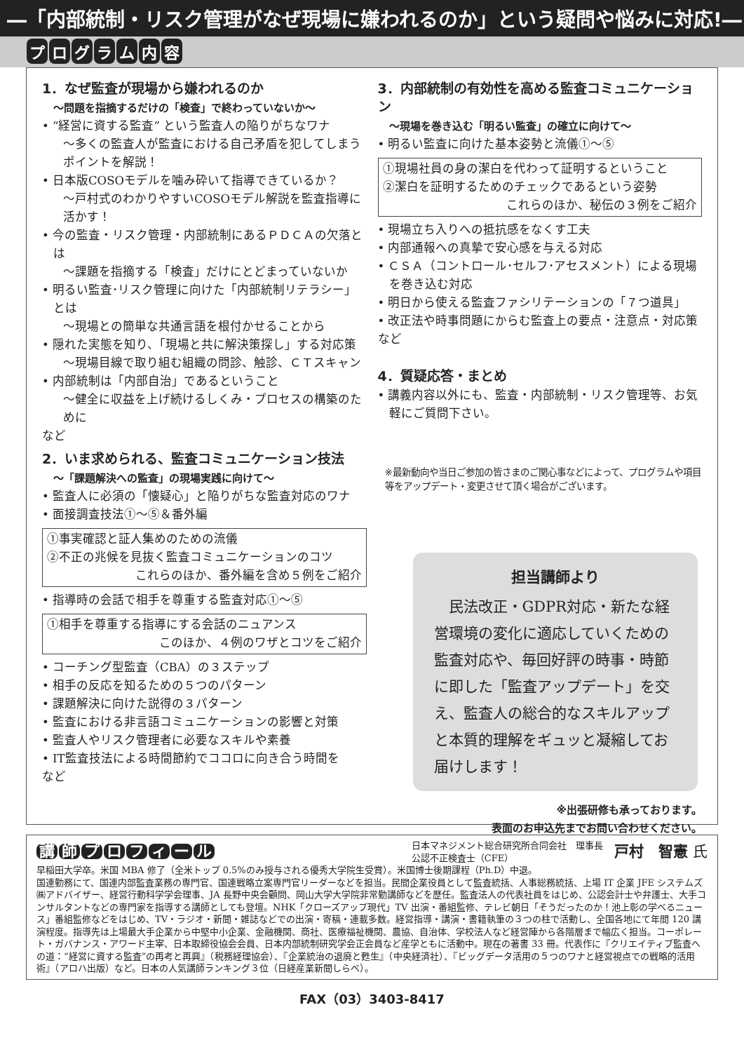―「内部統制・リスク管理がなぜ現場に嫌われるのか」という疑問や悩みに対応!―
プログラム内容
1．なぜ監査が現場から嫌われるのか
～問題を指摘するだけの「検査」で終わっていないか～
• “経営に資する監査” という監査人の陥りがちなワナ
～多くの監査人が監査における自己矛盾を犯してしまうポイントを解説！
• 日本版COSOモデルを噛み砕いて指導できているか？
～戸村式のわかりやすいCOSOモデル解説を監査指導に活かす！
• 今の監査・リスク管理・内部統制にあるＰＤＣＡの欠落とは
～課題を指摘する「検査」だけにとどまっていないか
• 明るい監査･リスク管理に向けた「内部統制リテラシー」とは
～現場との簡単な共通言語を根付かせることから
• 隠れた実態を知り、「現場と共に解決策探し」する対応策
～現場目線で取り組む組織の問診、触診、ＣＴスキャン
• 内部統制は「内部自治」であるということ
～健全に収益を上げ続けるしくみ・プロセスの構築のために
など
2．いま求められる、監査コミュニケーション技法
～「課題解決への監査」の現場実践に向けて～
• 監査人に必須の「懐疑心」と陥りがちな監査対応のワナ
• 面接調査技法①～⑤＆番外編
①事実確認と証人集めのための流儀
②不正の兆候を見抜く監査コミュニケーションのコツ
これらのほか、番外編を含め５例をご紹介
• 指導時の会話で相手を尊重する監査対応①～⑤
①相手を尊重する指導にする会話のニュアンス
このほか、４例のワザとコツをご紹介
• コーチング型監査（CBA）の３ステップ
• 相手の反応を知るための５つのパターン
• 課題解決に向けた説得の３パターン
• 監査における非言語コミュニケーションの影響と対策
• 監査人やリスク管理者に必要なスキルや素養
• IT監査技法による時間節約でココロに向き合う時間を
など
3．内部統制の有効性を高める監査コミュニケーション
～現場を巻き込む「明るい監査」の確立に向けて～
• 明るい監査に向けた基本姿勢と流儀①～⑤
①現場社員の身の潔白を代わって証明するということ
②潔白を証明するためのチェックであるという姿勢
これらのほか、秘伝の３例をご紹介
• 現場立ち入りへの抵抗感をなくす工夫
• 内部通報への真摯で安心感を与える対応
• ＣＳＡ（コントロール･セルフ･アセスメント）による現場を巻き込む対応
• 明日から使える監査ファシリテーションの「７つ道具」
• 改正法や時事問題にからむ監査上の要点・注意点・対応策
など
4．質疑応答・まとめ
• 講義内容以外にも、監査・内部統制・リスク管理等、お気軽にご質問下さい。
※最新動向や当日ご参加の皆さまのご関心事などによって、プログラムや項目等をアップデート・変更させて頂く場合がございます。
担当講師より
　民法改正・GDPR対応・新たな経営環境の変化に適応していくための監査対応や、毎回好評の時事・時節に即した「監査アップデート」を交え、監査人の総合的なスキルアップと本質的理解をギュッと凝縮してお届けします！
※出張研修も承っております。
表面のお申込先までお問い合わせください。
講師プロフィール
日本マネジメント総合研究所合同会社　理事長
公認不正検査士（CFE）
戸村　智憲 氏
早稲田大学卒。米国 MBA 修了（全米トップ 0.5%のみ授与される優秀大学院生受賞）。米国博士後期課程（Ph.D）中退。
国連勤務にて、国連内部監査業務の専門官、国連戦略立案専門官リーダーなどを担当。民間企業役員として監査統括、人事総務統括、上場 IT 企業 JFE システムズ㈱アドバイザー、経営行動科学学会理事、JA 長野中央会顧問、岡山大学大学院非常勤講師などを歴任。監査法人の代表社員をはじめ、公認会計士や弁護士、大手コンサルタントなどの専門家を指導する講師としても登壇。NHK「クローズアップ現代」TV 出演・番組監修、テレビ朝日「そうだったのか！池上彰の学べるニュース」番組監修などをはじめ、TV・ラジオ・新聞・雑誌などでの出演・寄稿・連載多数。経営指導・講演・書籍執筆の３つの柱で活動し、全国各地にて年間 120 講演程度。指導先は上場最大手企業から中堅中小企業、金融機関、商社、医療福祉機関、農協、自治体、学校法人など経営陣から各階層まで幅広く担当。コーポレート・ガバナンス・アワード主宰、日本取締役協会会員、日本内部統制研究学会正会員など産学ともに活動中。現在の著書 33 冊。代表作に『クリエイティブ監査への道：“経営に資する監査”の再考と再興』（税務経理協会）、『企業統治の退廃と甦生』（中央経済社）、『ビッグデータ活用の５つのワナと経営視点での戦略的活用術』（アロハ出版）など。日本の人気講師ランキング３位（日経産業新聞しらべ）。
FAX（03）3403-8417